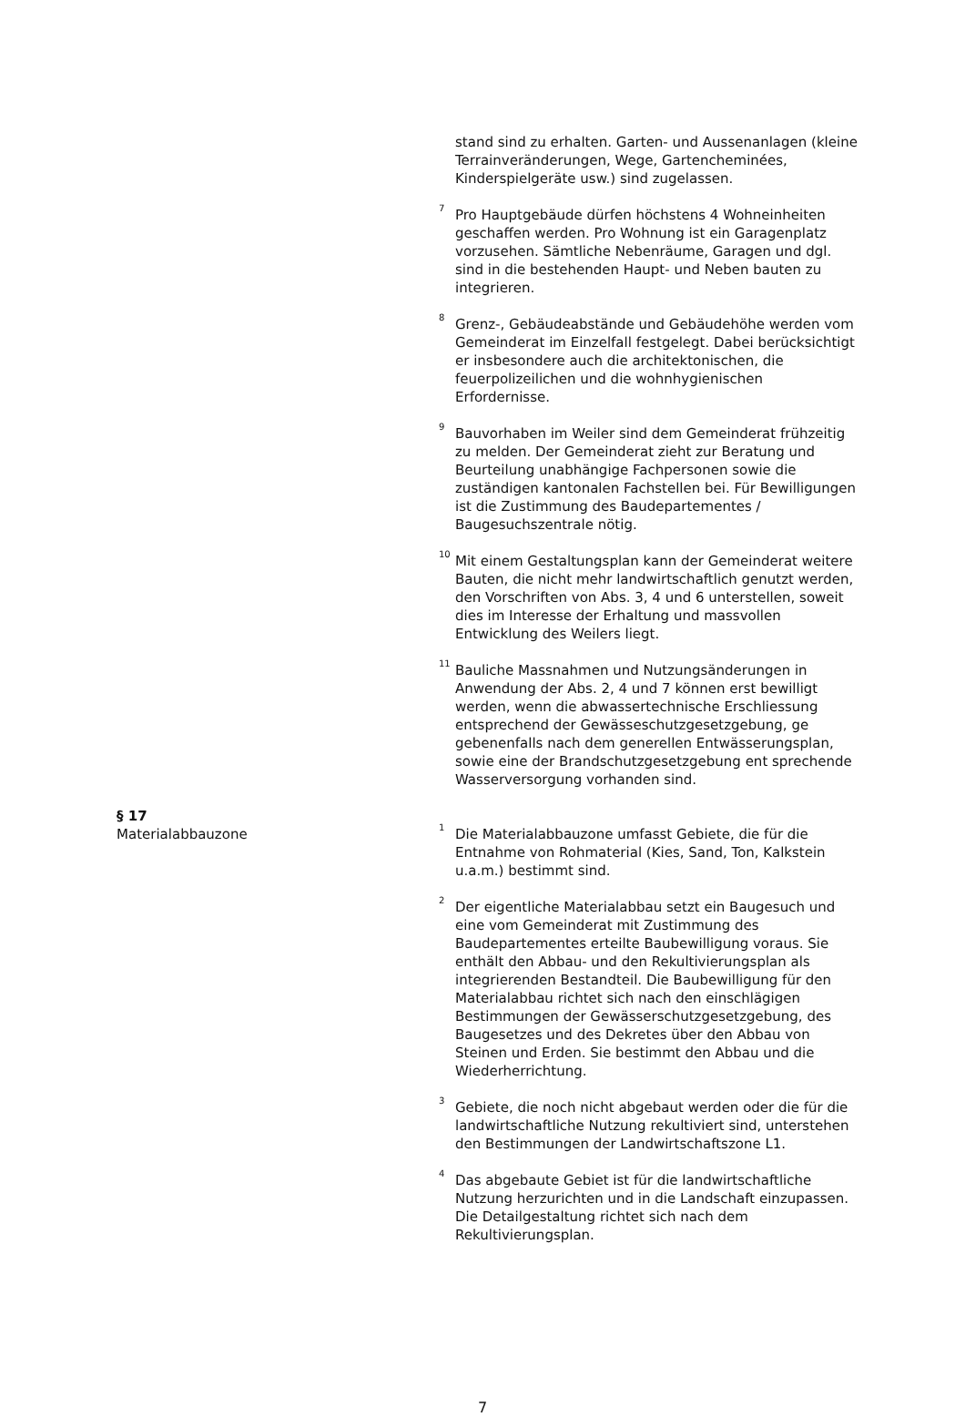stand sind zu erhalten. Garten- und Aussenanlagen (kleine Terrainveränderungen, Wege, Gartencheminées, Kinderspielgeräte usw.) sind zugelassen.
<sup>7</sup> Pro Hauptgebäude dürfen höchstens 4 Wohneinheiten geschaffen werden. Pro Wohnung ist ein Garagenplatz vorzusehen. Sämtliche Nebenräume, Garagen und dgl. sind in die bestehenden Haupt- und Neben bauten zu integrieren.
<sup>8</sup> Grenz-, Gebäudeabstände und Gebäudehöhe werden vom Gemeinderat im Einzelfall festgelegt. Dabei berücksichtigt er insbesondere auch die architektonischen, die feuerpolizeilichen und die wohnhygienischen Erfordernisse.
<sup>9</sup> Bauvorhaben im Weiler sind dem Gemeinderat frühzeitig zu melden. Der Gemeinderat zieht zur Beratung und Beurteilung unabhängige Fachpersonen sowie die zuständigen kantonalen Fachstellen bei. Für Bewilligungen ist die Zustimmung des Baudepartementes / Baugesuchszentrale nötig.
<sup>10</sup> Mit einem Gestaltungsplan kann der Gemeinderat weitere Bauten, die nicht mehr landwirtschaftlich genutzt werden, den Vorschriften von Abs. 3, 4 und 6 unterstellen, soweit dies im Interesse der Erhaltung und massvollen Entwicklung des Weilers liegt.
<sup>11</sup> Bauliche Massnahmen und Nutzungsänderungen in Anwendung der Abs. 2, 4 und 7 können erst bewilligt werden, wenn die abwassertechnische Erschliessung entsprechend der Gewässeschutzgesetzgebung, ge gebenenfalls nach dem generellen Entwässerungsplan, sowie eine der Brandschutzgesetzgebung ent sprechende Wasserversorgung vorhanden sind.
§ 17
Materialabbauzone
<sup>1</sup> Die Materialabbauzone umfasst Gebiete, die für die Entnahme von Rohmaterial (Kies, Sand, Ton, Kalkstein u.a.m.) bestimmt sind.
<sup>2</sup> Der eigentliche Materialabbau setzt ein Baugesuch und eine vom Gemeinderat mit Zustimmung des Baudepartementes erteilte Baubewilligung voraus. Sie enthält den Abbau- und den Rekultivierungsplan als integrierenden Bestandteil. Die Baubewilligung für den Materialabbau richtet sich nach den einschlägigen Bestimmungen der Gewässerschutzgesetzgebung, des Baugesetzes und des Dekretes über den Abbau von Steinen und Erden. Sie bestimmt den Abbau und die Wiederherrichtung.
<sup>3</sup> Gebiete, die noch nicht abgebaut werden oder die für die landwirtschaftliche Nutzung rekultiviert sind, unterstehen den Bestimmungen der Landwirtschaftszone L1.
<sup>4</sup> Das abgebaute Gebiet ist für die landwirtschaftliche Nutzung herzurichten und in die Landschaft einzupassen. Die Detailgestaltung richtet sich nach dem Rekultivierungsplan.
7